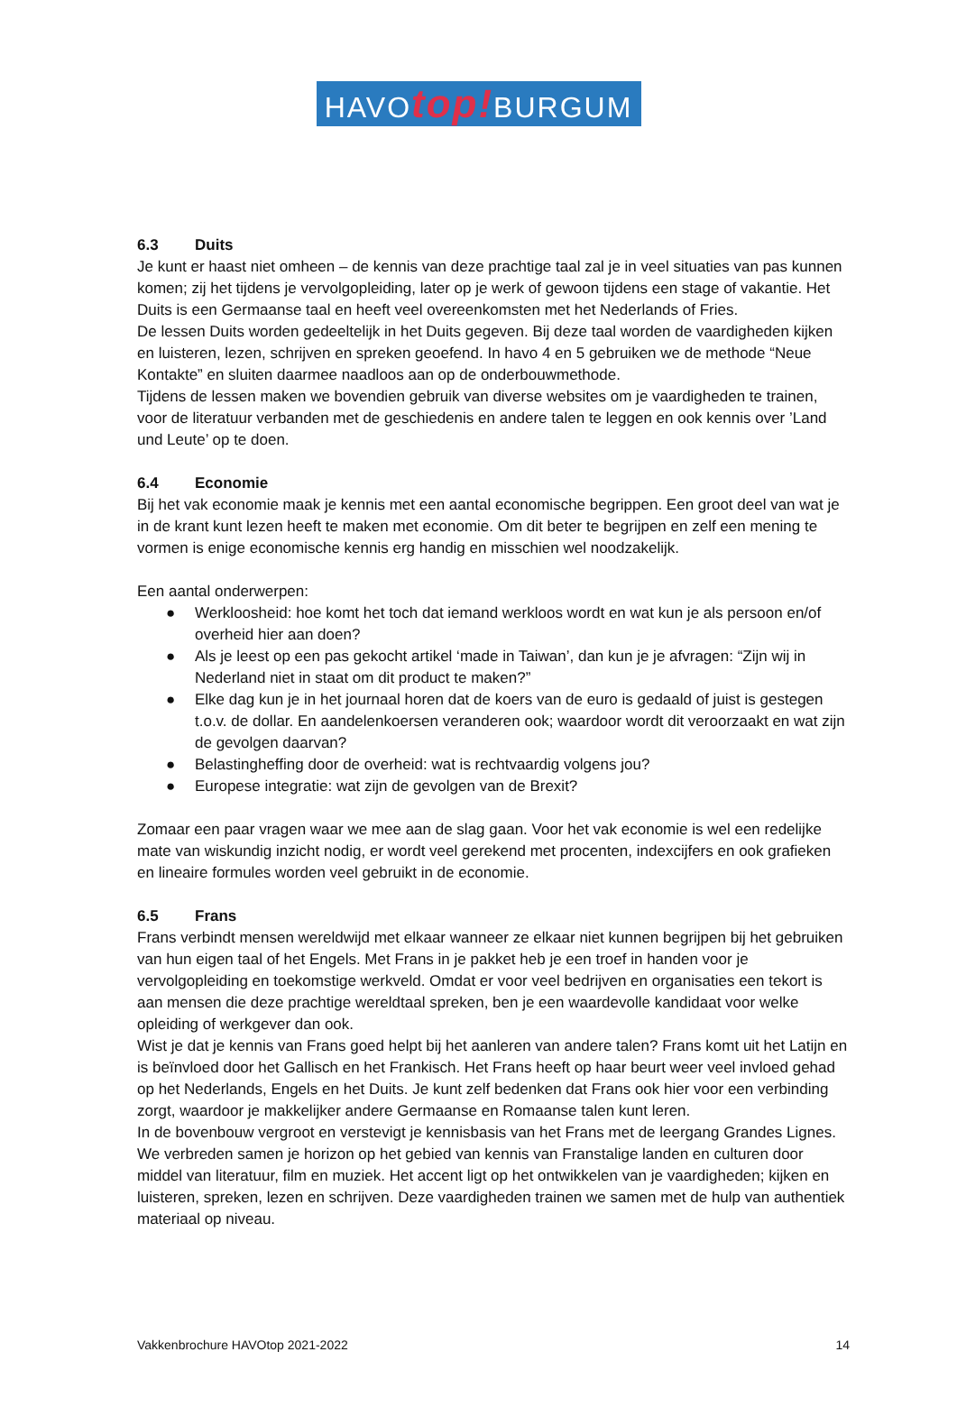HAVOtop!BURGUM
6.3 Duits
Je kunt er haast niet omheen – de kennis van deze prachtige taal zal je in veel situaties van pas kunnen komen; zij het tijdens je vervolgopleiding, later op je werk of gewoon tijdens een stage of vakantie. Het Duits is een Germaanse taal en heeft veel overeenkomsten met het Nederlands of Fries.
De lessen Duits worden gedeeltelijk in het Duits gegeven. Bij deze taal worden de vaardigheden kijken en luisteren, lezen, schrijven en spreken geoefend. In havo 4 en 5 gebruiken we de methode “Neue Kontakte” en sluiten daarmee naadloos aan op de onderbouwmethode.
Tijdens de lessen maken we bovendien gebruik van diverse websites om je vaardigheden te trainen, voor de literatuur verbanden met de geschiedenis en andere talen te leggen en ook kennis over ’Land und Leute’ op te doen.
6.4 Economie
Bij het vak economie maak je kennis met een aantal economische begrippen. Een groot deel van wat je in de krant kunt lezen heeft te maken met economie. Om dit beter te begrijpen en zelf een mening te vormen is enige economische kennis erg handig en misschien wel noodzakelijk.
Een aantal onderwerpen:
● Werkloosheid: hoe komt het toch dat iemand werkloos wordt en wat kun je als persoon en/of overheid hier aan doen?
● Als je leest op een pas gekocht artikel ‘made in Taiwan’, dan kun je je afvragen: “Zijn wij in Nederland niet in staat om dit product te maken?”
● Elke dag kun je in het journaal horen dat de koers van de euro is gedaald of juist is gestegen t.o.v. de dollar. En aandelenkoersen veranderen ook; waardoor wordt dit veroorzaakt en wat zijn de gevolgen daarvan?
● Belastingheffing door de overheid: wat is rechtvaardig volgens jou?
● Europese integratie: wat zijn de gevolgen van de Brexit?
Zomaar een paar vragen waar we mee aan de slag gaan. Voor het vak economie is wel een redelijke mate van wiskundig inzicht nodig, er wordt veel gerekend met procenten, indexcijfers en ook grafieken en lineaire formules worden veel gebruikt in de economie.
6.5 Frans
Frans verbindt mensen wereldwijd met elkaar wanneer ze elkaar niet kunnen begrijpen bij het gebruiken van hun eigen taal of het Engels. Met Frans in je pakket heb je een troef in handen voor je vervolgopleiding en toekomstige werkveld. Omdat er voor veel bedrijven en organisaties een tekort is aan mensen die deze prachtige wereldtaal spreken, ben je een waardevolle kandidaat voor welke opleiding of werkgever dan ook.
Wist je dat je kennis van Frans goed helpt bij het aanleren van andere talen? Frans komt uit het Latijn en is beïnvloed door het Gallisch en het Frankisch. Het Frans heeft op haar beurt weer veel invloed gehad op het Nederlands, Engels en het Duits. Je kunt zelf bedenken dat Frans ook hier voor een verbinding zorgt, waardoor je makkelijker andere Germaanse en Romaanse talen kunt leren.
In de bovenbouw vergroot en verstevigt je kennisbasis van het Frans met de leergang Grandes Lignes. We verbreden samen je horizon op het gebied van kennis van Franstalige landen en culturen door middel van literatuur, film en muziek. Het accent ligt op het ontwikkelen van je vaardigheden; kijken en luisteren, spreken, lezen en schrijven. Deze vaardigheden trainen we samen met de hulp van authentiek materiaal op niveau.
Vakkenbrochure HAVOtop 2021-2022 14